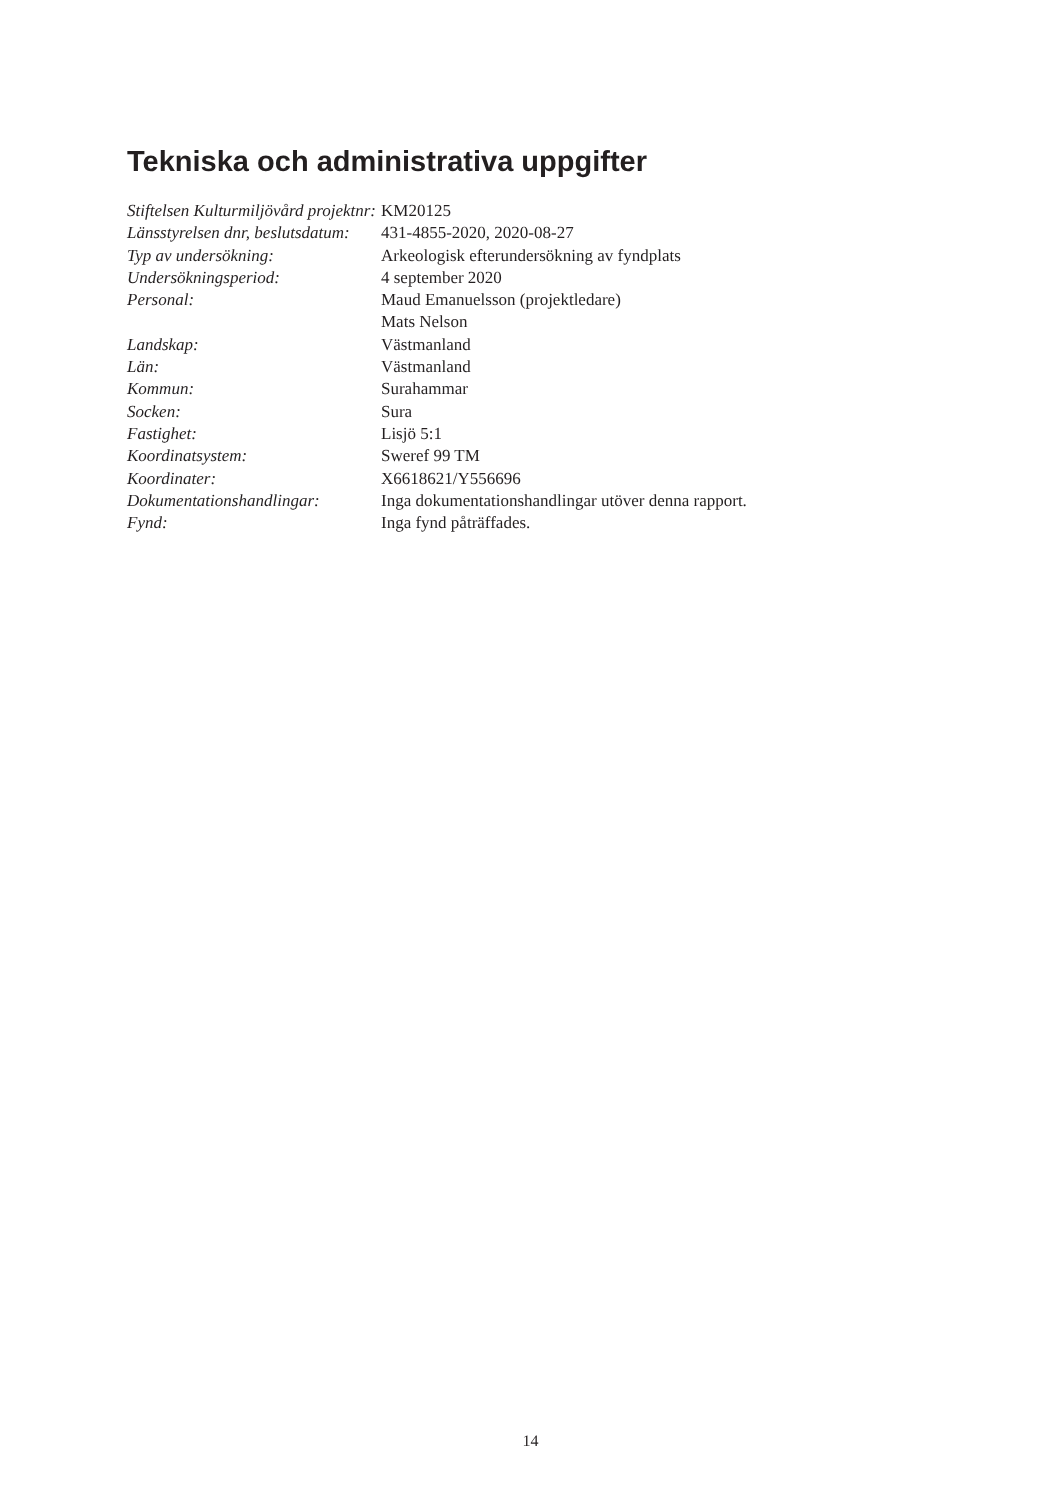Tekniska och administrativa uppgifter
| Stiftelsen Kulturmiljövård projektnr: | KM20125 |
| Länsstyrelsen dnr, beslutsdatum: | 431-4855-2020, 2020-08-27 |
| Typ av undersökning: | Arkeologisk efterundersökning av fyndplats |
| Undersökningsperiod: | 4 september 2020 |
| Personal: | Maud Emanuelsson (projektledare) Mats Nelson |
| Landskap: | Västmanland |
| Län: | Västmanland |
| Kommun: | Surahammar |
| Socken: | Sura |
| Fastighet: | Lisjö 5:1 |
| Koordinatsystem: | Sweref 99 TM |
| Koordinater: | X6618621/Y556696 |
| Dokumentationshandlingar: | Inga dokumentationshandlingar utöver denna rapport. |
| Fynd: | Inga fynd påträffades. |
14